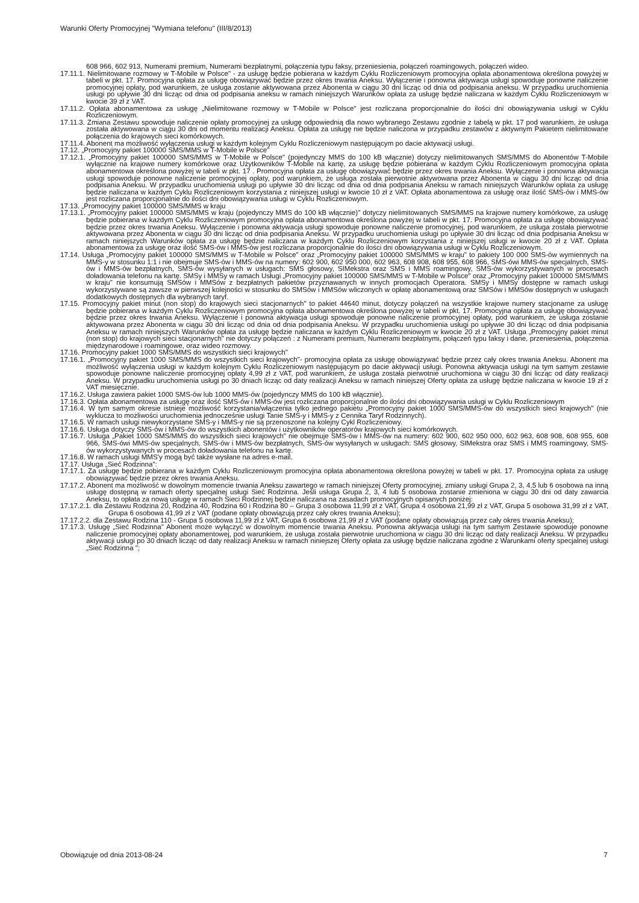Warunki Oferty Promocyjnej "Wymiana telefonu" (III/8/2013)
608 966, 602 913, Numerami premium, Numerami bezpłatnymi, połączenia typu faksy, przeniesienia, połączeń roamingowych, połączeń wideo.
17.11.1. Nielimitowane rozmowy w T-Mobile w Polsce" - za usługę będzie pobierana w każdym Cyklu Rozliczeniowym promocyjna opłata abonamentowa określona powyżej w tabeli w pkt. 17. Promocyjna opłata za usługę obowiązywać będzie przez okres trwania Aneksu. Wyłączenie i ponowna aktywacja usługi spowoduje ponowne naliczenie promocyjnej opłaty, pod warunkiem, że usługa zostanie aktywowana przez Abonenta w ciągu 30 dni licząc od dnia od podpisania aneksu. W przypadku uruchomienia usługi po upływie 30 dni licząc od dnia od podpisania aneksu w ramach niniejszych Warunków opłata za usługę będzie naliczana w każdym Cyklu Rozliczeniowym w kwocie 39 zł z VAT.
17.11.2. Opłata abonamentowa za usługę „Nielimitowane rozmowy w T-Mobile w Polsce" jest rozliczana proporcjonalnie do ilości dni obowiązywania usługi w Cyklu Rozliczeniowym.
17.11.3. Zmiana Zestawu spowoduje naliczenie opłaty promocyjnej za usługę odpowiednią dla nowo wybranego Zestawu zgodnie z tabelą w pkt. 17 pod warunkiem, że usługa została aktywowana w ciągu 30 dni od momentu realizacji Aneksu. Opłata za usługę nie będzie naliczona w przypadku zestawów z aktywnym Pakietem nielimitowane połączenia do krajowych sieci komórkowych.
17.11.4. Abonent ma możliwość wyłączenia usługi w każdym kolejnym Cyklu Rozliczeniowym następującym po dacie aktywacji usługi.
17.12. „Promocyjny pakiet 100000 SMS/MMS w T-Mobile w Polsce"
17.12.1. „Promocyjny pakiet 100000 SMS/MMS w T-Mobile w Polsce" (pojedynczy MMS do 100 kB włącznie) dotyczy nielimitowanych SMS/MMS do Abonentów T-Mobile wyłącznie na krajowe numery komórkowe oraz Użytkowników T-Mobile na kartę, za usługę będzie pobierana w każdym Cyklu Rozliczeniowym promocyjna opłata abonamentowa określona powyżej w tabeli w pkt. 17 . Promocyjna opłata za usługę obowiązywać będzie przez okres trwania Aneksu. Wyłączenie i ponowna aktywacja usługi spowoduje ponowne naliczenie promocyjnej opłaty, pod warunkiem, że usługa została pierwotnie aktywowana przez Abonenta w ciągu 30 dni licząc od dnia podpisania Aneksu. W przypadku uruchomienia usługi po upływie 30 dni licząc od dnia od dnia podpisania Aneksu w ramach niniejszych Warunków opłata za usługę będzie naliczana w każdym Cyklu Rozliczeniowym korzystania z niniejszej usługi w kwocie 10 zł z VAT. Opłata abonamentowa za usługę oraz ilość SMS-ów i MMS-ów jest rozliczana proporcjonalnie do ilości dni obowiązywania usługi w Cyklu Rozliczeniowym.
17.13. „Promocyjny pakiet 100000 SMS/MMS w kraju
17.13.1. „Promocyjny pakiet 100000 SMS/MMS w kraju (pojedynczy MMS do 100 kB włącznie)" dotyczy nielimitowanych SMS/MMS na krajowe numery komórkowe, za usługę będzie pobierana w każdym Cyklu Rozliczeniowym promocyjna opłata abonamentowa określona powyżej w tabeli w pkt. 17. Promocyjna opłata za usługę obowiązywać będzie przez okres trwania Aneksu. Wyłączenie i ponowna aktywacja usługi spowoduje ponowne naliczenie promocyjnej, pod warunkiem, że usługa została pierwotnie aktywowana przez Abonenta w ciągu 30 dni licząc od dnia podpisania Aneksu. W przypadku uruchomienia usługi po upływie 30 dni licząc od dnia podpisania Aneksu w ramach niniejszych Warunków opłata za usługę będzie naliczana w każdym Cyklu Rozliczeniowym korzystania z niniejszej usługi w kwocie 20 zł z VAT. Opłata abonamentowa za usługę oraz ilość SMS-ów i MMS-ów jest rozliczana proporcjonalnie do ilości dni obowiązywania usługi w Cyklu Rozliczeniowym.
17.14. Usługa „Promocyjny pakiet 100000 SMS/MMS w T-Mobile w Polsce" oraz „Promocyjny pakiet 100000 SMS/MMS w kraju" to pakiety 100 000 SMS-ów wymiennych na MMS-y w stosunku 1:1 i nie obejmuje SMS-ów i MMS-ów na numery: 602 900, 602 950 000, 602 963, 608 908, 608 955, 608 966, SMS-ówi MMS-ów specjalnych, SMS-ów i MMS-ów bezpłatnych, SMS-ów wysyłanych w usługach: SMS głosowy, SIMekstra oraz SMS i MMS roamingowy, SMS-ów wykorzystywanych w procesach doładowania telefonu na kartę. SMSy i MMSy w ramach Usługi „Promocyjny pakiet 100000 SMS/MMS w T-Mobile w Polsce" oraz „Promocyjny pakiet 100000 SMS/MMS w kraju" nie konsumują SMSów i MMSów z bezpłatnych pakietów przyznawanych w innych promocjach Operatora. SMSy i MMSy dostępne w ramach usługi wykorzystywane są zawsze w pierwszej kolejności w stosunku do SMSów i MMSów wliczonych w opłatę abonamentową oraz SMSów i MMSów dostępnych w usługach dodatkowych dostępnych dla wybranych taryf.
17.15. Promocyjny pakiet minut (non stop) do krajowych sieci stacjonarnych" to pakiet 44640 minut, dotyczy połączeń na wszystkie krajowe numery stacjonarne za usługę będzie pobierana w każdym Cyklu Rozliczeniowym promocyjna opłata abonamentowa określona powyżej w tabeli w pkt. 17. Promocyjna opłata za usługę obowiązywać będzie przez okres trwania Aneksu. Wyłączenie i ponowna aktywacja usługi spowoduje ponowne naliczenie promocyjnej opłaty, pod warunkiem, że usługa zostanie aktywowana przez Abonenta w ciągu 30 dni licząc od dnia od dnia podpisania Aneksu. W przypadku uruchomienia usługi po upływie 30 dni licząc od dnia podpisania Aneksu w ramach niniejszych Warunków opłata za usługę będzie naliczana w każdym Cyklu Rozliczeniowym w kwocie 20 zł z VAT. Usługa „Promocyjny pakiet minut (non stop) do krajowych sieci stacjonarnych" nie dotyczy połączeń : z Numerami premium, Numerami bezpłatnymi, połączeń typu faksy i dane, przeniesienia, połączenia międzynarodowe i roamingowe, oraz wideo rozmowy.
17.16. Promocyjny pakiet 1000 SMS/MMS do wszystkich sieci krajowych"
17.16.1. „Promocyjny pakiet 1000 SMS/MMS do wszystkich sieci krajowych"- promocyjna opłata za usługę obowiązywać będzie przez cały okres trwania Aneksu. Abonent ma możliwość wyłączenia usługi w każdym kolejnym Cyklu Rozliczeniowym następującym po dacie aktywacji usługi. Ponowna aktywacja usługi na tym samym zestawie spowoduje ponowne naliczenie promocyjnej opłaty 4,99 zł z VAT, pod warunkiem, że usługa została pierwotnie uruchomiona w ciągu 30 dni licząc od daty realizacji Aneksu. W przypadku uruchomienia usługi po 30 dniach licząc od daty realizacji Aneksu w ramach niniejszej Oferty opłata za usługę będzie naliczana w kwocie 19 zł z VAT miesięcznie.
17.16.2. Usługa zawiera pakiet 1000 SMS-ów lub 1000 MMS-ów (pojedynczy MMS do 100 kB włącznie).
17.16.3. Opłata abonamentowa za usługę oraz ilość SMS-ów i MMS-ów jest rozliczana proporcjonalnie do ilości dni obowiązywania usługi w Cyklu Rozliczeniowym
17.16.4. W tym samym okresie istnieje możliwość korzystania/włączenia tylko jednego pakietu „Promocyjny pakiet 1000 SMS/MMS-ów do wszystkich sieci krajowych" (nie wyklucza to możliwości uruchomienia jednocześnie usługi Tanie SMS-y i MMS-y z Cennika Taryf Rodzinnych).
17.16.5. W ramach usługi niewykorzystane SMS-y i MMS-y nie są przenoszone na kolejny Cykl Rozliczeniowy.
17.16.6. Usługa dotyczy SMS-ów i MMS-ów do wszystkich abonentów i użytkowników operatorów krajowych sieci komórkowych.
17.16.7. Usługa „Pakiet 1000 SMS/MMS do wszystkich sieci krajowych" nie obejmuje SMS-ów i MMS-ów na numery: 602 900, 602 950 000, 602 963, 608 908, 608 955, 608 966, SMS-ówi MMS-ów specjalnych, SMS-ów i MMS-ów bezpłatnych, SMS-ów wysyłanych w usługach: SMS głosowy, SIMekstra oraz SMS i MMS roamingowy, SMS-ów wykorzystywanych w procesach doładowania telefonu na kartę.
17.16.8. W ramach usługi MMS'y mogą być także wysłane na adres e-mail.
17.17. Usługa „Sieć Rodzinna":
17.17.1. Za usługę będzie pobierana w każdym Cyklu Rozliczeniowym promocyjna opłata abonamentowa określona powyżej w tabeli w pkt. 17. Promocyjna opłata za usługę obowiązywać będzie przez okres trwania Aneksu.
17.17.2. Abonent ma możliwość w dowolnym momencie trwania Aneksu zawartego w ramach niniejszej Oferty promocyjnej, zmiany usługi Grupa 2, 3, 4,5 lub 6 osobowa na inną usługę dostępną w ramach oferty specjalnej usługi Sieć Rodzinna. Jeśli usługa Grupa 2, 3, 4 lub 5 osobowa zostanie zmieniona w ciągu 30 dni od daty zawarcia Aneksu, to opłata za nową usługę w ramach Sieci Rodzinnej będzie naliczana na zasadach promocyjnych opisanych poniżej:
17.17.2.1. dla Zestawu Rodzina 20, Rodzina 40, Rodzina 60 i Rodzina 80 – Grupa 3 osobowa 11,99 zł z VAT, Grupa 4 osobowa 21,99 zł z VAT, Grupa 5 osobowa 31,99 zł z VAT, Grupa 6 osobowa 41,99 zł z VAT (podane opłaty obowiązują przez cały okres trwania Aneksu);
17.17.2.2. dla Zestawu Rodzina 110 - Grupa 5 osobowa 11,99 zł z VAT, Grupa 6 osobowa 21,99 zł z VAT (podane opłaty obowiązują przez cały okres trwania Aneksu);
17.17.3. Usługę „Sieć Rodzinna" Abonent może wyłączyć w dowolnym momencie trwania Aneksu. Ponowna aktywacja usługi na tym samym Zestawie spowoduje ponowne naliczenie promocyjnej opłaty abonamentowej, pod warunkiem, że usługa została pierwotnie uruchomiona w ciągu 30 dni licząc od daty realizacji Aneksu. W przypadku aktywacji usługi po 30 dniach licząc od daty realizacji Aneksu w ramach niniejszej Oferty opłata za usługę będzie naliczana zgodne z Warunkami oferty specjalnej usługi „Sieć Rodzinna ";
Obowiązuje od dnia 2013-08-24 7